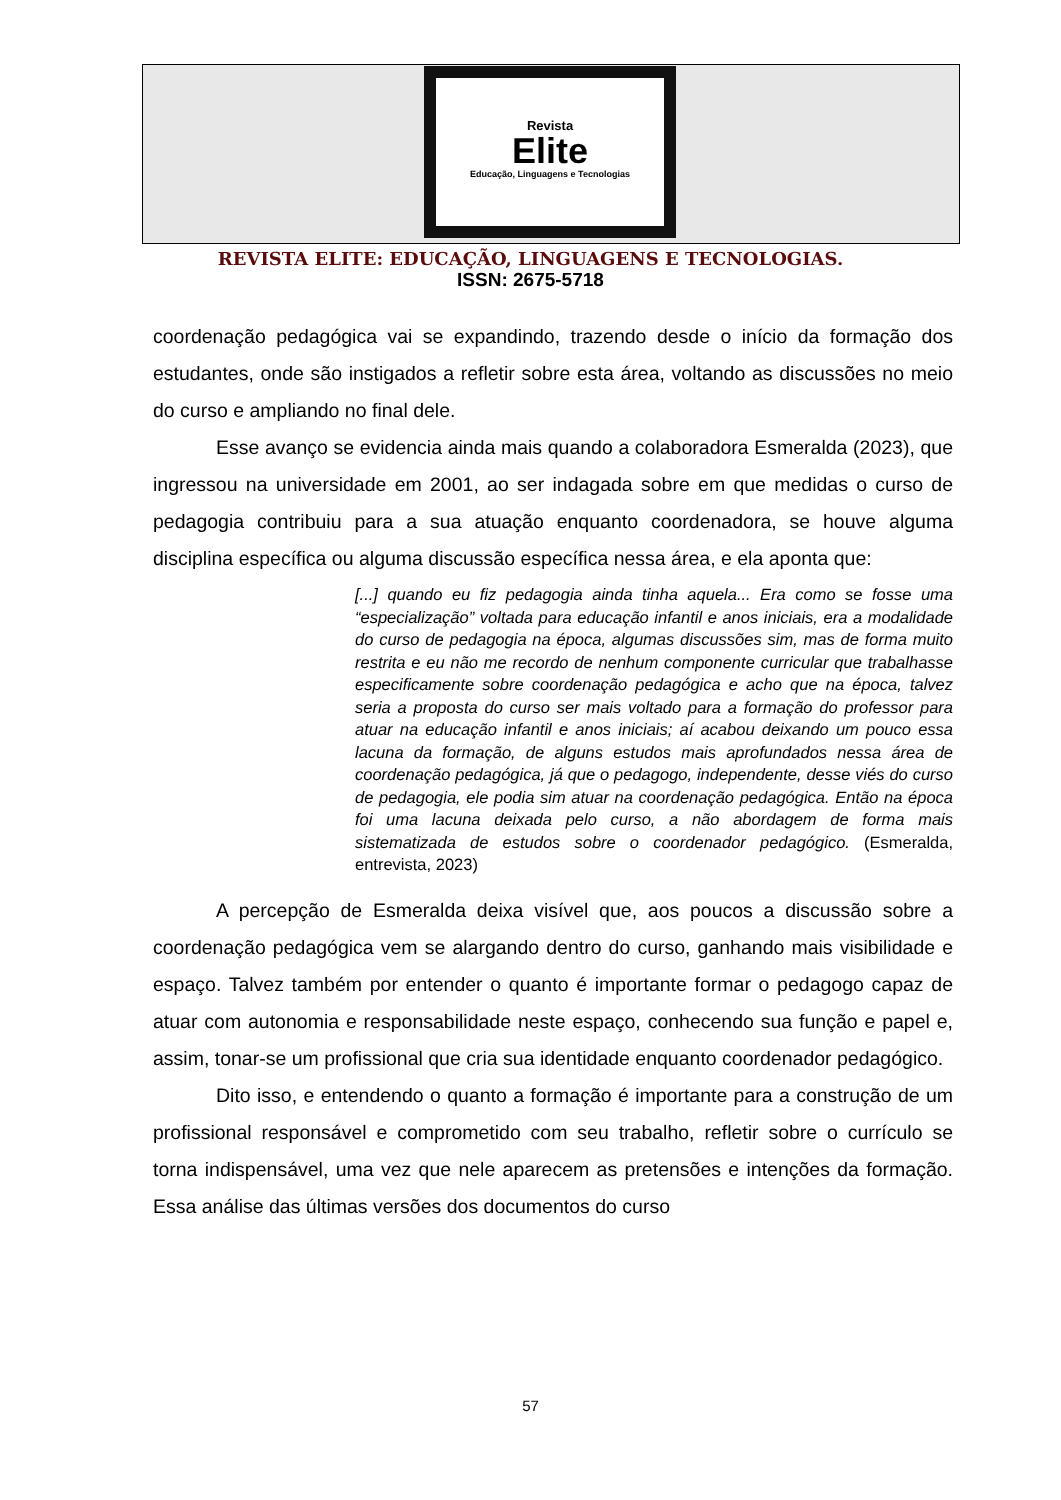Revista
Elite
Educação, Linguagens e Tecnologias
REVISTA ELITE: EDUCAÇÃO, LINGUAGENS E TECNOLOGIAS.
ISSN: 2675-5718
coordenação pedagógica vai se expandindo, trazendo desde o início da formação dos estudantes, onde são instigados a refletir sobre esta área, voltando as discussões no meio do curso e ampliando no final dele.
Esse avanço se evidencia ainda mais quando a colaboradora Esmeralda (2023), que ingressou na universidade em 2001, ao ser indagada sobre em que medidas o curso de pedagogia contribuiu para a sua atuação enquanto coordenadora, se houve alguma disciplina específica ou alguma discussão específica nessa área, e ela aponta que:
[...] quando eu fiz pedagogia ainda tinha aquela... Era como se fosse uma “especialização” voltada para educação infantil e anos iniciais, era a modalidade do curso de pedagogia na época, algumas discussões sim, mas de forma muito restrita e eu não me recordo de nenhum componente curricular que trabalhasse especificamente sobre coordenação pedagógica e acho que na época, talvez seria a proposta do curso ser mais voltado para a formação do professor para atuar na educação infantil e anos iniciais; aí acabou deixando um pouco essa lacuna da formação, de alguns estudos mais aprofundados nessa área de coordenação pedagógica, já que o pedagogo, independente, desse viés do curso de pedagogia, ele podia sim atuar na coordenação pedagógica. Então na época foi uma lacuna deixada pelo curso, a não abordagem de forma mais sistematizada de estudos sobre o coordenador pedagógico. (Esmeralda, entrevista, 2023)
A percepção de Esmeralda deixa visível que, aos poucos a discussão sobre a coordenação pedagógica vem se alargando dentro do curso, ganhando mais visibilidade e espaço. Talvez também por entender o quanto é importante formar o pedagogo capaz de atuar com autonomia e responsabilidade neste espaço, conhecendo sua função e papel e, assim, tonar-se um profissional que cria sua identidade enquanto coordenador pedagógico.
Dito isso, e entendendo o quanto a formação é importante para a construção de um profissional responsável e comprometido com seu trabalho, refletir sobre o currículo se torna indispensável, uma vez que nele aparecem as pretensões e intenções da formação. Essa análise das últimas versões dos documentos do curso
57